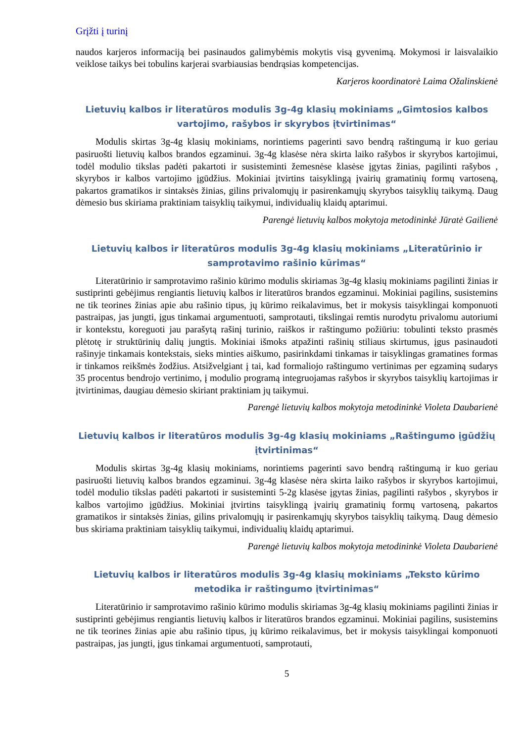Grįžti į turinį
naudos karjeros informaciją bei pasinaudos galimybėmis mokytis visą gyvenimą. Mokymosi ir laisvalaikio veiklose taikys bei tobulins karjerai svarbiausias bendrąsias kompetencijas.
Karjeros koordinatorė Laima Ožalinskienė
Lietuvių kalbos ir literatūros modulis 3g-4g klasių mokiniams „Gimtosios kalbos vartojimo, rašybos ir skyrybos įtvirtinimas“
Modulis skirtas 3g-4g klasių mokiniams, norintiems pagerinti savo bendrą raštingumą ir kuo geriau pasiruošti lietuvių kalbos brandos egzaminui. 3g-4g klasėse nėra skirta laiko rašybos ir skyrybos kartojimui, todėl modulio tikslas padėti pakartoti ir susisteminti žemesnėse klasėse įgytas žinias, pagilinti rašybos , skyrybos ir kalbos vartojimo įgūdžius. Mokiniai įtvirtins taisyklingą įvairių gramatinių formų vartoseną, pakartos gramatikos ir sintaksės žinias, gilins privalomųjų ir pasirenkamųjų skyrybos taisyklių taikymą. Daug dėmesio bus skiriama praktiniam taisyklių taikymui, individualių klaidų aptarimui.
Parengė lietuvių kalbos mokytoja metodininkė Jūratė Gailienė
Lietuvių kalbos ir literatūros modulis 3g-4g klasių mokiniams „Literatūrinio ir samprotavimo rašinio kūrimas“
Literatūrinio ir samprotavimo rašinio kūrimo modulis skiriamas 3g-4g klasių mokiniams pagilinti žinias ir sustiprinti gebėjimus rengiantis lietuvių kalbos ir literatūros brandos egzaminui. Mokiniai pagilins, susistemins ne tik teorines žinias apie abu rašinio tipus, jų kūrimo reikalavimus, bet ir mokysis taisyklingai komponuoti pastraipas, jas jungti, įgus tinkamai argumentuoti, samprotauti, tikslingai remtis nurodytu privalomu autoriumi ir kontekstu, koreguoti jau parašytą rašinį turinio, raiškos ir raštingumo požiūriu: tobulinti teksto prasmės plėtotę ir struktūrinių dalių jungtis. Mokiniai išmoks atpažinti rašinių stiliaus skirtumus, įgus pasinaudoti rašinyje tinkamais kontekstais, sieks minties aiškumo, pasirinkdami tinkamas ir taisyklingas gramatines formas ir tinkamos reikšmės žodžius. Atsižvelgiant į tai, kad formaliojo raštingumo vertinimas per egzaminą sudarys 35 procentus bendrojo vertinimo, į modulio programą integruojamas rašybos ir skyrybos taisyklių kartojimas ir įtvirtinimas, daugiau dėmesio skiriant praktiniam jų taikymui.
Parengė lietuvių kalbos mokytoja metodininkė Violeta Daubarienė
Lietuvių kalbos ir literatūros modulis 3g-4g klasių mokiniams „Raštingumo įgūdžių įtvirtinimas“
Modulis skirtas 3g-4g klasių mokiniams, norintiems pagerinti savo bendrą raštingumą ir kuo geriau pasiruošti lietuvių kalbos brandos egzaminui. 3g-4g klasėse nėra skirta laiko rašybos ir skyrybos kartojimui, todėl modulio tikslas padėti pakartoti ir susisteminti 5-2g klasėse įgytas žinias, pagilinti rašybos , skyrybos ir kalbos vartojimo įgūdžius. Mokiniai įtvirtins taisyklingą įvairių gramatinių formų vartoseną, pakartos gramatikos ir sintaksės žinias, gilins privalomųjų ir pasirenkamųjų skyrybos taisyklių taikymą. Daug dėmesio bus skiriama praktiniam taisyklių taikymui, individualių klaidų aptarimui.
Parengė lietuvių kalbos mokytoja metodininkė Violeta Daubarienė
Lietuvių kalbos ir literatūros modulis 3g-4g klasių mokiniams „Teksto kūrimo metodika ir raštingumo įtvirtinimas“
Literatūrinio ir samprotavimo rašinio kūrimo modulis skiriamas 3g-4g klasių mokiniams pagilinti žinias ir sustiprinti gebėjimus rengiantis lietuvių kalbos ir literatūros brandos egzaminui. Mokiniai pagilins, susistemins ne tik teorines žinias apie abu rašinio tipus, jų kūrimo reikalavimus, bet ir mokysis taisyklingai komponuoti pastraipas, jas jungti, įgus tinkamai argumentuoti, samprotauti,
5